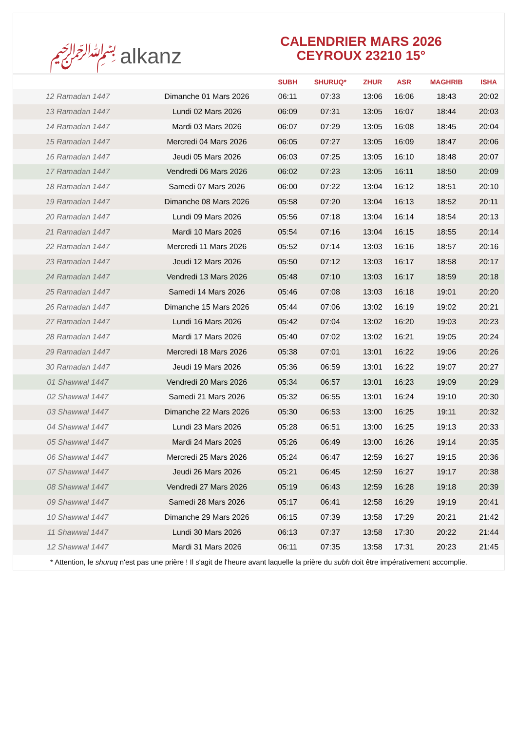﷽ alkanz
CALENDRIER MARS 2026
CEYROUX 23210 15°
| | | SUBH | SHURUQ* | ZHUR | ASR | MAGHRIB | ISHA |
| --- | --- | --- | --- | --- | --- | --- | --- |
| 12 Ramadan 1447 | Dimanche 01 Mars 2026 | 06:11 | 07:33 | 13:06 | 16:06 | 18:43 | 20:02 |
| 13 Ramadan 1447 | Lundi 02 Mars 2026 | 06:09 | 07:31 | 13:05 | 16:07 | 18:44 | 20:03 |
| 14 Ramadan 1447 | Mardi 03 Mars 2026 | 06:07 | 07:29 | 13:05 | 16:08 | 18:45 | 20:04 |
| 15 Ramadan 1447 | Mercredi 04 Mars 2026 | 06:05 | 07:27 | 13:05 | 16:09 | 18:47 | 20:06 |
| 16 Ramadan 1447 | Jeudi 05 Mars 2026 | 06:03 | 07:25 | 13:05 | 16:10 | 18:48 | 20:07 |
| 17 Ramadan 1447 | Vendredi 06 Mars 2026 | 06:02 | 07:23 | 13:05 | 16:11 | 18:50 | 20:09 |
| 18 Ramadan 1447 | Samedi 07 Mars 2026 | 06:00 | 07:22 | 13:04 | 16:12 | 18:51 | 20:10 |
| 19 Ramadan 1447 | Dimanche 08 Mars 2026 | 05:58 | 07:20 | 13:04 | 16:13 | 18:52 | 20:11 |
| 20 Ramadan 1447 | Lundi 09 Mars 2026 | 05:56 | 07:18 | 13:04 | 16:14 | 18:54 | 20:13 |
| 21 Ramadan 1447 | Mardi 10 Mars 2026 | 05:54 | 07:16 | 13:04 | 16:15 | 18:55 | 20:14 |
| 22 Ramadan 1447 | Mercredi 11 Mars 2026 | 05:52 | 07:14 | 13:03 | 16:16 | 18:57 | 20:16 |
| 23 Ramadan 1447 | Jeudi 12 Mars 2026 | 05:50 | 07:12 | 13:03 | 16:17 | 18:58 | 20:17 |
| 24 Ramadan 1447 | Vendredi 13 Mars 2026 | 05:48 | 07:10 | 13:03 | 16:17 | 18:59 | 20:18 |
| 25 Ramadan 1447 | Samedi 14 Mars 2026 | 05:46 | 07:08 | 13:03 | 16:18 | 19:01 | 20:20 |
| 26 Ramadan 1447 | Dimanche 15 Mars 2026 | 05:44 | 07:06 | 13:02 | 16:19 | 19:02 | 20:21 |
| 27 Ramadan 1447 | Lundi 16 Mars 2026 | 05:42 | 07:04 | 13:02 | 16:20 | 19:03 | 20:23 |
| 28 Ramadan 1447 | Mardi 17 Mars 2026 | 05:40 | 07:02 | 13:02 | 16:21 | 19:05 | 20:24 |
| 29 Ramadan 1447 | Mercredi 18 Mars 2026 | 05:38 | 07:01 | 13:01 | 16:22 | 19:06 | 20:26 |
| 30 Ramadan 1447 | Jeudi 19 Mars 2026 | 05:36 | 06:59 | 13:01 | 16:22 | 19:07 | 20:27 |
| 01 Shawwal 1447 | Vendredi 20 Mars 2026 | 05:34 | 06:57 | 13:01 | 16:23 | 19:09 | 20:29 |
| 02 Shawwal 1447 | Samedi 21 Mars 2026 | 05:32 | 06:55 | 13:01 | 16:24 | 19:10 | 20:30 |
| 03 Shawwal 1447 | Dimanche 22 Mars 2026 | 05:30 | 06:53 | 13:00 | 16:25 | 19:11 | 20:32 |
| 04 Shawwal 1447 | Lundi 23 Mars 2026 | 05:28 | 06:51 | 13:00 | 16:25 | 19:13 | 20:33 |
| 05 Shawwal 1447 | Mardi 24 Mars 2026 | 05:26 | 06:49 | 13:00 | 16:26 | 19:14 | 20:35 |
| 06 Shawwal 1447 | Mercredi 25 Mars 2026 | 05:24 | 06:47 | 12:59 | 16:27 | 19:15 | 20:36 |
| 07 Shawwal 1447 | Jeudi 26 Mars 2026 | 05:21 | 06:45 | 12:59 | 16:27 | 19:17 | 20:38 |
| 08 Shawwal 1447 | Vendredi 27 Mars 2026 | 05:19 | 06:43 | 12:59 | 16:28 | 19:18 | 20:39 |
| 09 Shawwal 1447 | Samedi 28 Mars 2026 | 05:17 | 06:41 | 12:58 | 16:29 | 19:19 | 20:41 |
| 10 Shawwal 1447 | Dimanche 29 Mars 2026 | 06:15 | 07:39 | 13:58 | 17:29 | 20:21 | 21:42 |
| 11 Shawwal 1447 | Lundi 30 Mars 2026 | 06:13 | 07:37 | 13:58 | 17:30 | 20:22 | 21:44 |
| 12 Shawwal 1447 | Mardi 31 Mars 2026 | 06:11 | 07:35 | 13:58 | 17:31 | 20:23 | 21:45 |
* Attention, le shuruq n'est pas une prière ! Il s'agit de l'heure avant laquelle la prière du subh doit être impérativement accomplie.